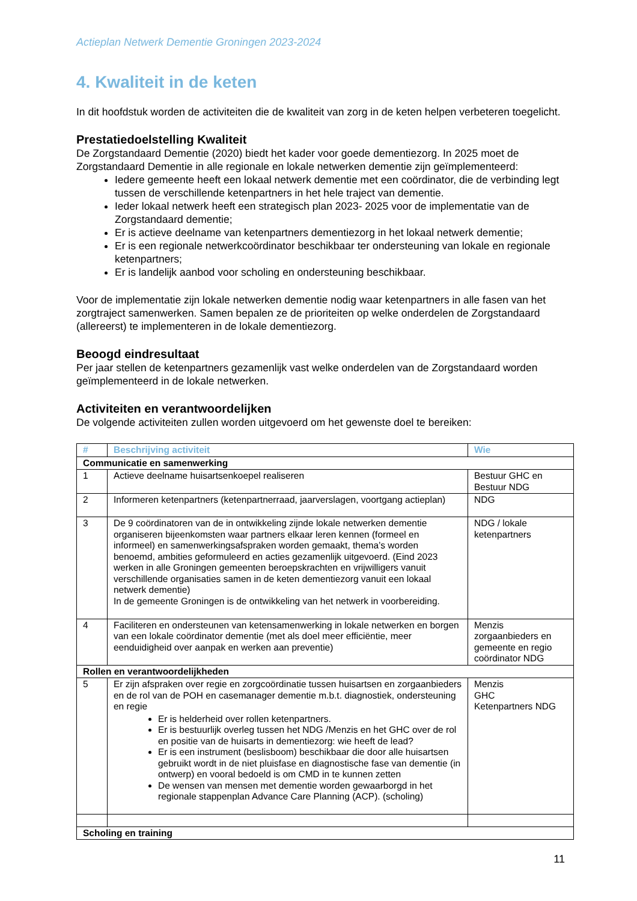Actieplan Netwerk Dementie Groningen 2023-2024
4. Kwaliteit in de keten
In dit hoofdstuk worden de activiteiten die de kwaliteit van zorg in de keten helpen verbeteren toegelicht.
Prestatiedoelstelling Kwaliteit
De Zorgstandaard Dementie (2020) biedt het kader voor goede dementiezorg. In 2025 moet de Zorgstandaard Dementie in alle regionale en lokale netwerken dementie zijn geïmplementeerd:
Iedere gemeente heeft een lokaal netwerk dementie met een coördinator, die de verbinding legt tussen de verschillende ketenpartners in het hele traject van dementie.
Ieder lokaal netwerk heeft een strategisch plan 2023- 2025 voor de implementatie van de Zorgstandaard dementie;
Er is actieve deelname van ketenpartners dementiezorg in het lokaal netwerk dementie;
Er is een regionale netwerkcoördinator beschikbaar ter ondersteuning van lokale en regionale ketenpartners;
Er is landelijk aanbod voor scholing en ondersteuning beschikbaar.
Voor de implementatie zijn lokale netwerken dementie nodig waar ketenpartners in alle fasen van het zorgtraject samenwerken. Samen bepalen ze de prioriteiten op welke onderdelen de Zorgstandaard (allereerst) te implementeren in de lokale dementiezorg.
Beoogd eindresultaat
Per jaar stellen de ketenpartners gezamenlijk vast welke onderdelen van de Zorgstandaard worden geïmplementeerd in de lokale netwerken.
Activiteiten en verantwoordelijken
De volgende activiteiten zullen worden uitgevoerd om het gewenste doel te bereiken:
| # | Beschrijving activiteit | Wie |
| --- | --- | --- |
| Communicatie en samenwerking | | |
| 1 | Actieve deelname huisartsenkoepel realiseren | Bestuur GHC en Bestuur NDG |
| 2 | Informeren ketenpartners (ketenpartnerraad, jaarverslagen, voortgang actieplan) | NDG |
| 3 | De 9 coördinatoren van de in ontwikkeling zijnde lokale netwerken dementie organiseren bijeenkomsten waar partners elkaar leren kennen (formeel en informeel) en samenwerkingsafspraken worden gemaakt, thema’s worden benoemd, ambities geformuleerd en acties gezamenlijk uitgevoerd. (Eind 2023 werken in alle Groningen gemeenten beroepskrachten en vrijwilligers vanuit verschillende organisaties samen in de keten dementiezorg vanuit een lokaal netwerk dementie) In de gemeente Groningen is de ontwikkeling van het netwerk in voorbereiding. | NDG / lokale ketenpartners |
| 4 | Faciliteren en ondersteunen van ketensamenwerking in lokale netwerken en borgen van een lokale coördinator dementie (met als doel meer efficiëntie, meer eenduidigheid over aanpak en werken aan preventie) | Menzis zorgaanbieders en gemeente en regio coördinator NDG |
| Rollen en verantwoordelijkheden | | |
| 5 | Er zijn afspraken over regie en zorgcoördinatie tussen huisartsen en zorgaanbieders en de rol van de POH en casemanager dementie m.b.t. diagnostiek, ondersteuning en regie Er is helderheid over rollen ketenpartners. Er is bestuurlijk overleg tussen het NDG /Menzis en het GHC over de rol en positie van de huisarts in dementiezorg: wie heeft de lead? Er is een instrument (beslisboom) beschikbaar die door alle huisartsen gebruikt wordt in de niet pluisfase en diagnostische fase van dementie (in ontwerp) en vooral bedoeld is om CMD in te kunnen zetten De wensen van mensen met dementie worden gewaarborgd in het regionale stappenplan Advance Care Planning (ACP). (scholing) | Menzis GHC Ketenpartners NDG |
| Scholing en training | | |
11